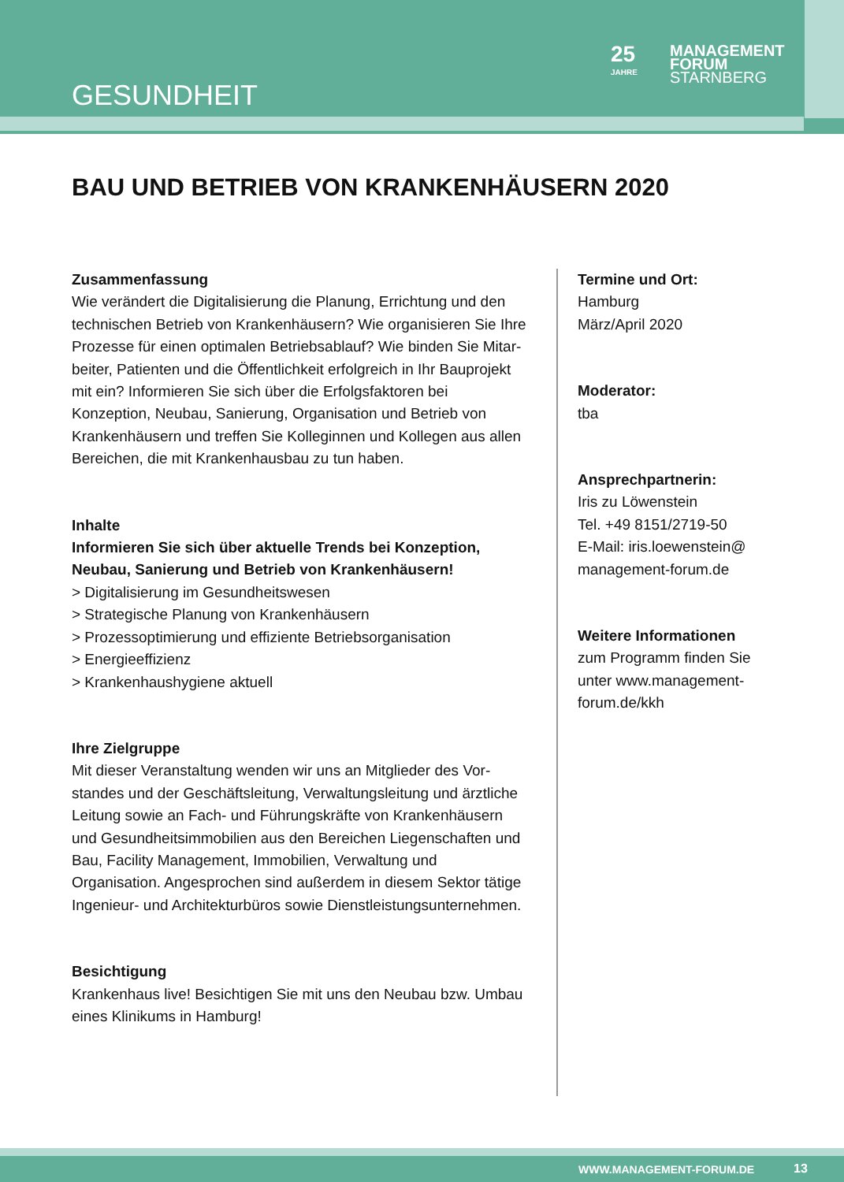GESUNDHEIT
25
JAHRE
MANAGEMENT
FORUM
STARNBERG
BAU UND BETRIEB VON KRANKENHÄUSERN 2020
Zusammenfassung
Wie verändert die Digitalisierung die Planung, Errichtung und den technischen Betrieb von Krankenhäusern? Wie organisieren Sie Ihre Prozesse für einen optimalen Betriebsablauf? Wie binden Sie Mitar-beiter, Patienten und die Öffentlichkeit erfolgreich in Ihr Bauprojekt mit ein? Informieren Sie sich über die Erfolgsfaktoren bei Konzeption, Neubau, Sanierung, Organisation und Betrieb von Krankenhäusern und treffen Sie Kolleginnen und Kollegen aus allen Bereichen, die mit Krankenhausbau zu tun haben.
Inhalte
Informieren Sie sich über aktuelle Trends bei Konzeption, Neubau, Sanierung und Betrieb von Krankenhäusern!
> Digitalisierung im Gesundheitswesen
> Strategische Planung von Krankenhäusern
> Prozessoptimierung und effiziente Betriebsorganisation
> Energieeffizienz
> Krankenhaushygiene aktuell
Ihre Zielgruppe
Mit dieser Veranstaltung wenden wir uns an Mitglieder des Vor-standes und der Geschäftsleitung, Verwaltungsleitung und ärztliche Leitung sowie an Fach- und Führungskräfte von Krankenhäusern und Gesundheitsimmobilien aus den Bereichen Liegenschaften und Bau, Facility Management, Immobilien, Verwaltung und Organisation. Angesprochen sind außerdem in diesem Sektor tätige Ingenieur- und Architekturbüros sowie Dienstleistungsunternehmen.
Besichtigung
Krankenhaus live! Besichtigen Sie mit uns den Neubau bzw. Umbau eines Klinikums in Hamburg!
Termine und Ort:
Hamburg
März/April 2020
Moderator:
tba
Ansprechpartnerin:
Iris zu Löwenstein
Tel. +49 8151/2719-50
E-Mail: iris.loewenstein@
management-forum.de
Weitere Informationen
zum Programm finden Sie
unter www.management-
forum.de/kkh
WWW.MANAGEMENT-FORUM.DE 13